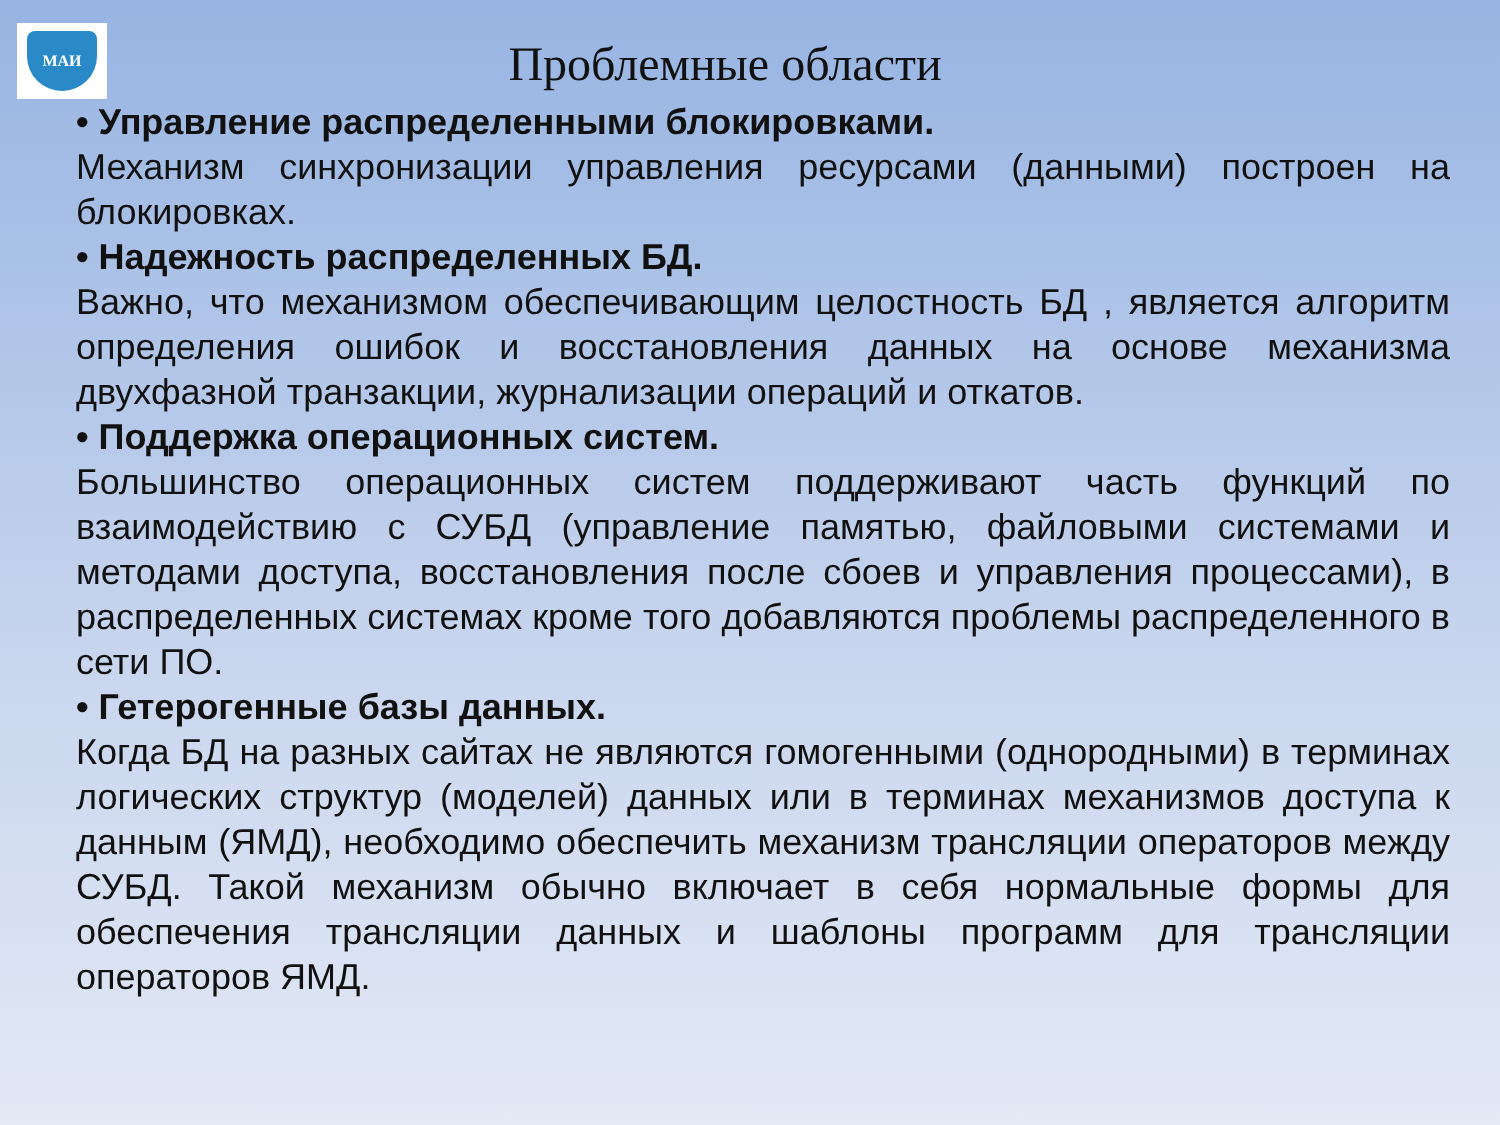МАИ
Проблемные области
• Управление распределенными блокировками.
Механизм синхронизации управления ресурсами (данными) построен на блокировках.
• Надежность распределенных БД.
Важно, что механизмом обеспечивающим целостность БД , является алгоритм определения ошибок и восстановления данных на основе механизма двухфазной транзакции, журнализации операций и откатов.
• Поддержка операционных систем.
Большинство операционных систем поддерживают часть функций по взаимодействию с СУБД (управление памятью, файловыми системами и методами доступа, восстановления после сбоев и управления процессами), в распределенных системах кроме того добавляются проблемы распределенного в сети ПО.
• Гетерогенные базы данных.
Когда БД на разных сайтах не являются гомогенными (однородными) в терминах логических структур (моделей) данных или в терминах механизмов доступа к данным (ЯМД), необходимо обеспечить механизм трансляции операторов между СУБД. Такой механизм обычно включает в себя нормальные формы для обеспечения трансляции данных и шаблоны программ для трансляции операторов ЯМД.